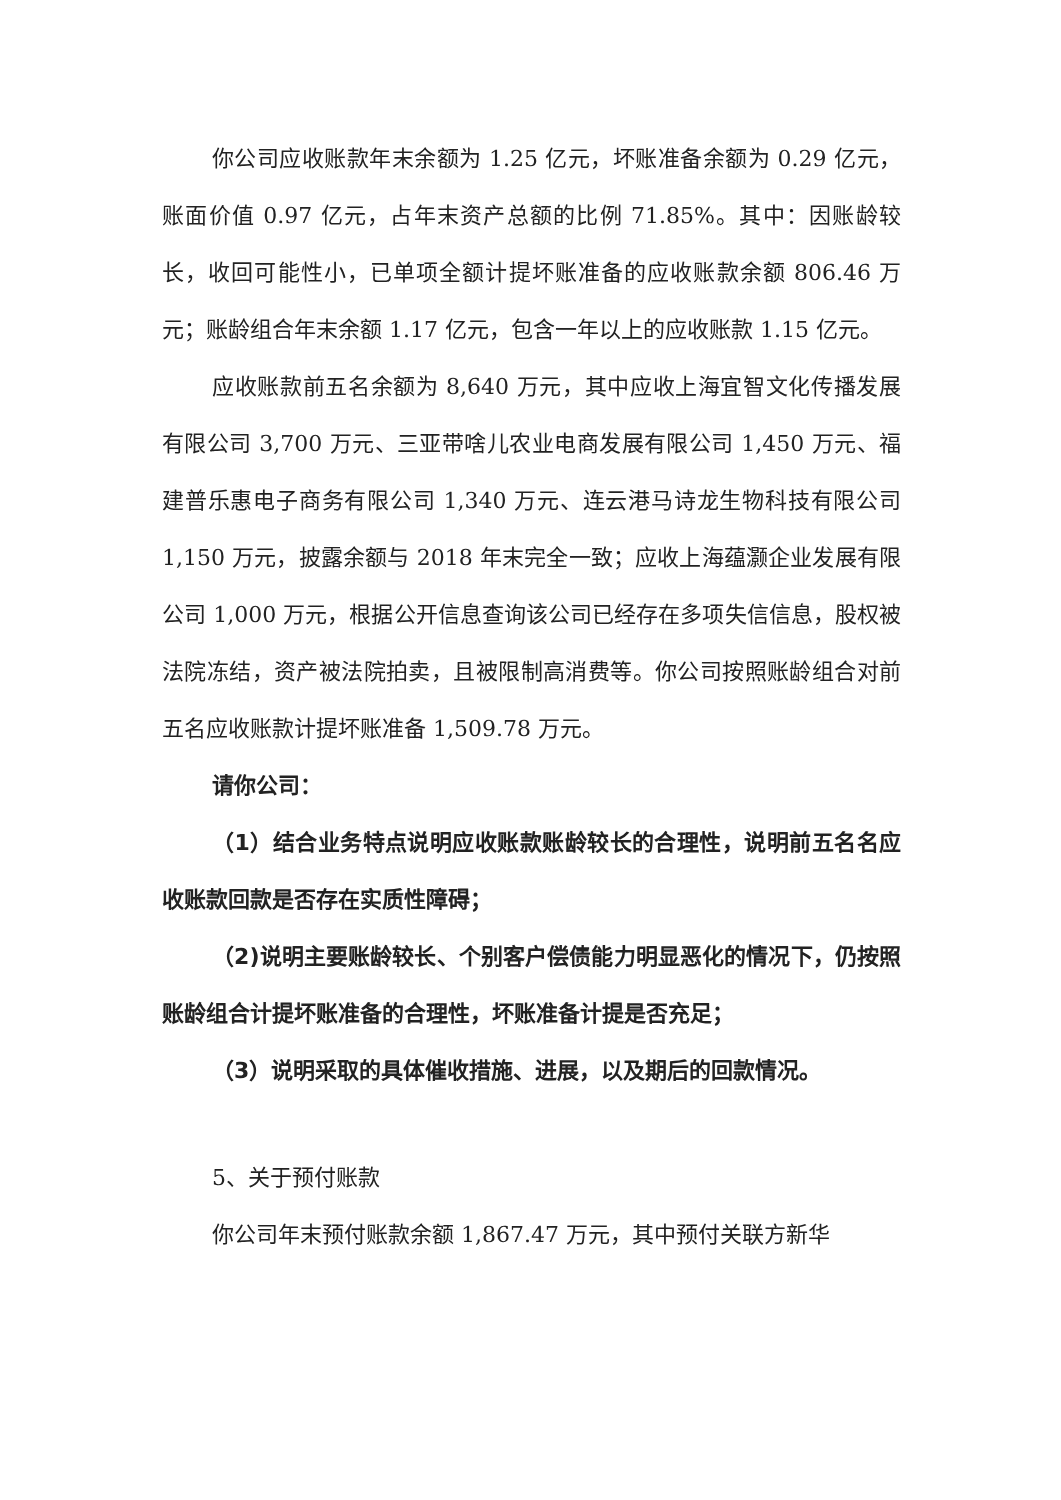你公司应收账款年末余额为 1.25 亿元，坏账准备余额为 0.29 亿元，账面价值 0.97 亿元，占年末资产总额的比例 71.85%。其中：因账龄较长，收回可能性小，已单项全额计提坏账准备的应收账款余额 806.46 万元；账龄组合年末余额 1.17 亿元，包含一年以上的应收账款 1.15 亿元。
应收账款前五名余额为 8,640 万元，其中应收上海宜智文化传播发展有限公司 3,700 万元、三亚带啥儿农业电商发展有限公司 1,450 万元、福建普乐惠电子商务有限公司 1,340 万元、连云港马诗龙生物科技有限公司 1,150 万元，披露余额与 2018 年末完全一致；应收上海蕴灏企业发展有限公司 1,000 万元，根据公开信息查询该公司已经存在多项失信信息，股权被法院冻结，资产被法院拍卖，且被限制高消费等。你公司按照账龄组合对前五名应收账款计提坏账准备 1,509.78 万元。
请你公司：
（1）结合业务特点说明应收账款账龄较长的合理性，说明前五名名应收账款回款是否存在实质性障碍；
（2)说明主要账龄较长、个别客户偿债能力明显恶化的情况下，仍按照账龄组合计提坏账准备的合理性，坏账准备计提是否充足；
（3）说明采取的具体催收措施、进展，以及期后的回款情况。
5、关于预付账款
你公司年末预付账款余额 1,867.47 万元，其中预付关联方新华